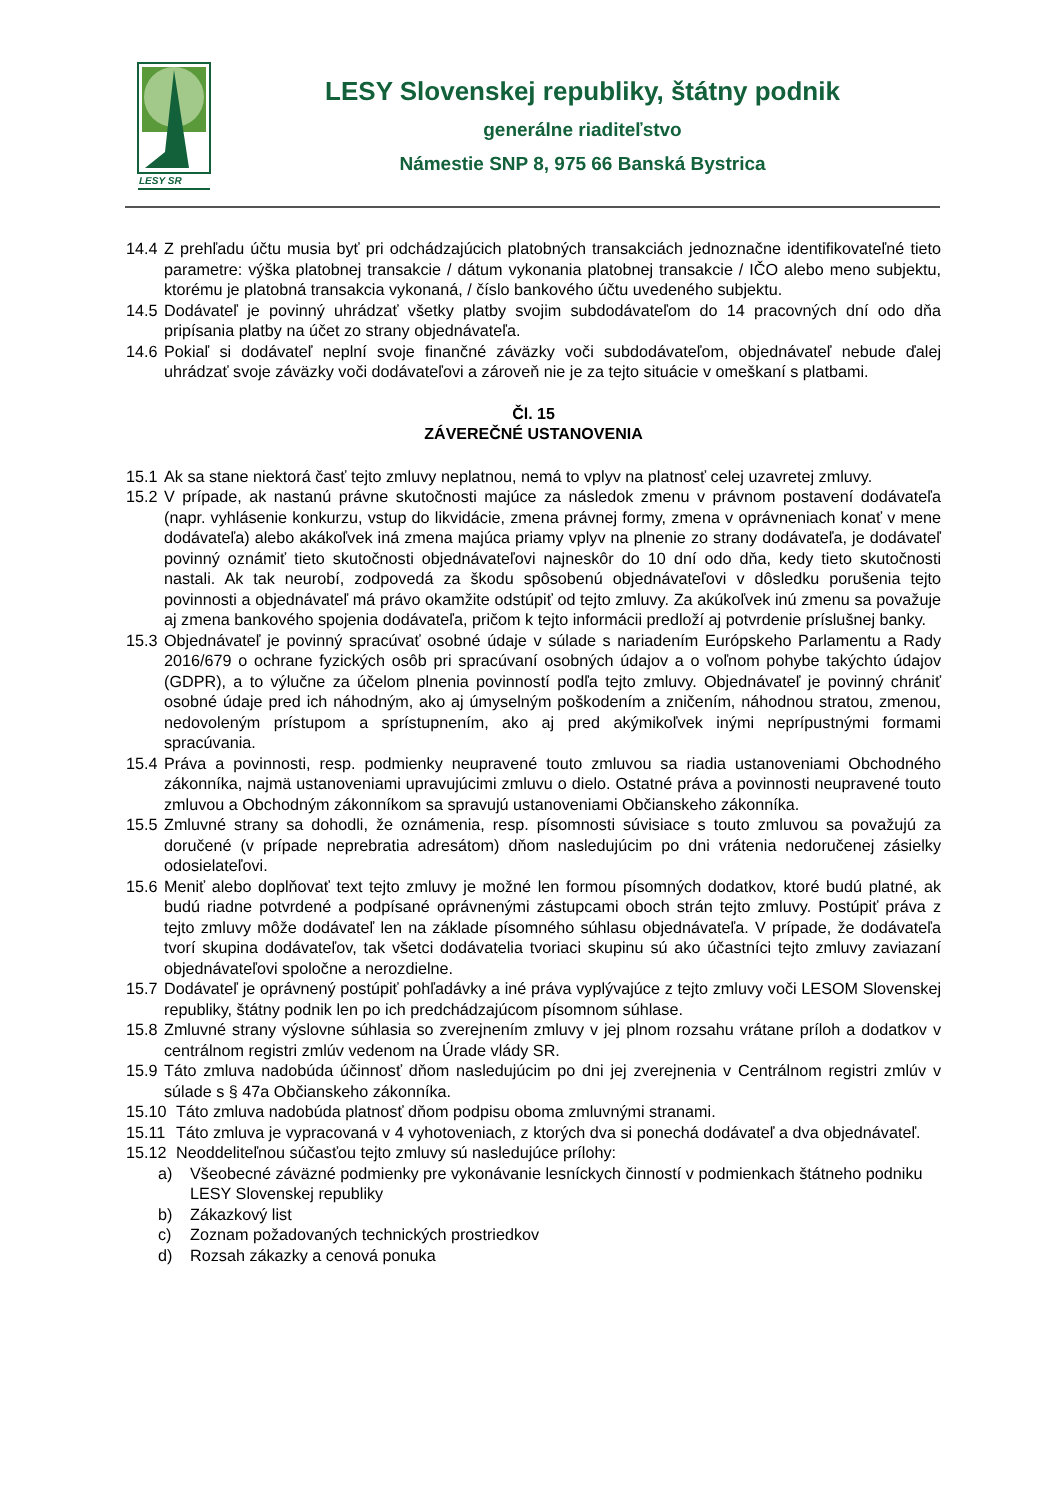LESY SR
LESY Slovenskej republiky, štátny podnik
generálne riaditeľstvo
Námestie SNP 8, 975 66 Banská Bystrica
14.4 Z prehľadu účtu musia byť pri odchádzajúcich platobných transakciách jednoznačne identifikovateľné tieto parametre: výška platobnej transakcie / dátum vykonania platobnej transakcie / IČO alebo meno subjektu, ktorému je platobná transakcia vykonaná, / číslo bankového účtu uvedeného subjektu.
14.5 Dodávateľ je povinný uhrádzať všetky platby svojim subdodávateľom do 14 pracovných dní odo dňa pripísania platby na účet zo strany objednávateľa.
14.6 Pokiaľ si dodávateľ neplní svoje finančné záväzky voči subdodávateľom, objednávateľ nebude ďalej uhrádzať svoje záväzky voči dodávateľovi a zároveň nie je za tejto situácie v omeškaní s platbami.
Čl. 15
ZÁVEREČNÉ USTANOVENIA
15.1 Ak sa stane niektorá časť tejto zmluvy neplatnou, nemá to vplyv na platnosť celej uzavretej zmluvy.
15.2 V prípade, ak nastanú právne skutočnosti majúce za následok zmenu v právnom postavení dodávateľa (napr. vyhlásenie konkurzu, vstup do likvidácie, zmena právnej formy, zmena v oprávneniach konať v mene dodávateľa) alebo akákoľvek iná zmena majúca priamy vplyv na plnenie zo strany dodávateľa, je dodávateľ povinný oznámiť tieto skutočnosti objednávateľovi najneskôr do 10 dní odo dňa, kedy tieto skutočnosti nastali. Ak tak neurobí, zodpovedá za škodu spôsobenú objednávateľovi v dôsledku porušenia tejto povinnosti a objednávateľ má právo okamžite odstúpiť od tejto zmluvy. Za akúkoľvek inú zmenu sa považuje aj zmena bankového spojenia dodávateľa, pričom k tejto informácii predloží aj potvrdenie príslušnej banky.
15.3 Objednávateľ je povinný spracúvať osobné údaje v súlade s nariadením Európskeho Parlamentu a Rady 2016/679 o ochrane fyzických osôb pri spracúvaní osobných údajov a o voľnom pohybe takýchto údajov (GDPR), a to výlučne za účelom plnenia povinností podľa tejto zmluvy. Objednávateľ je povinný chrániť osobné údaje pred ich náhodným, ako aj úmyselným poškodením a zničením, náhodnou stratou, zmenou, nedovoleným prístupom a sprístupnením, ako aj pred akýmikoľvek inými neprípustnými formami spracúvania.
15.4 Práva a povinnosti, resp. podmienky neupravené touto zmluvou sa riadia ustanoveniami Obchodného zákonníka, najmä ustanoveniami upravujúcimi zmluvu o dielo. Ostatné práva a povinnosti neupravené touto zmluvou a Obchodným zákonníkom sa spravujú ustanoveniami Občianskeho zákonníka.
15.5 Zmluvné strany sa dohodli, že oznámenia, resp. písomnosti súvisiace s touto zmluvou sa považujú za doručené (v prípade neprebratia adresátom) dňom nasledujúcim po dni vrátenia nedoručenej zásielky odosielateľovi.
15.6 Meniť alebo doplňovať text tejto zmluvy je možné len formou písomných dodatkov, ktoré budú platné, ak budú riadne potvrdené a podpísané oprávnenými zástupcami oboch strán tejto zmluvy. Postúpiť práva z tejto zmluvy môže dodávateľ len na základe písomného súhlasu objednávateľa. V prípade, že dodávateľa tvorí skupina dodávateľov, tak všetci dodávatelia tvoriaci skupinu sú ako účastníci tejto zmluvy zaviazaní objednávateľovi spoločne a nerozdielne.
15.7 Dodávateľ je oprávnený postúpiť pohľadávky a iné práva vyplývajúce z tejto zmluvy voči LESOM Slovenskej republiky, štátny podnik len po ich predchádzajúcom písomnom súhlase.
15.8 Zmluvné strany výslovne súhlasia so zverejnením zmluvy v jej plnom rozsahu vrátane príloh a dodatkov v centrálnom registri zmlúv vedenom na Úrade vlády SR.
15.9 Táto zmluva nadobúda účinnosť dňom nasledujúcim po dni jej zverejnenia v Centrálnom registri zmlúv v súlade s § 47a Občianskeho zákonníka.
15.10 Táto zmluva nadobúda platnosť dňom podpisu oboma zmluvnými stranami.
15.11 Táto zmluva je vypracovaná v 4 vyhotoveniach, z ktorých dva si ponechá dodávateľ a dva objednávateľ.
15.12 Neoddeliteľnou súčasťou tejto zmluvy sú nasledujúce prílohy:
a) Všeobecné záväzné podmienky pre vykonávanie lesníckych činností v podmienkach štátneho podniku LESY Slovenskej republiky
b) Zákazkový list
c) Zoznam požadovaných technických prostriedkov
d) Rozsah zákazky a cenová ponuka